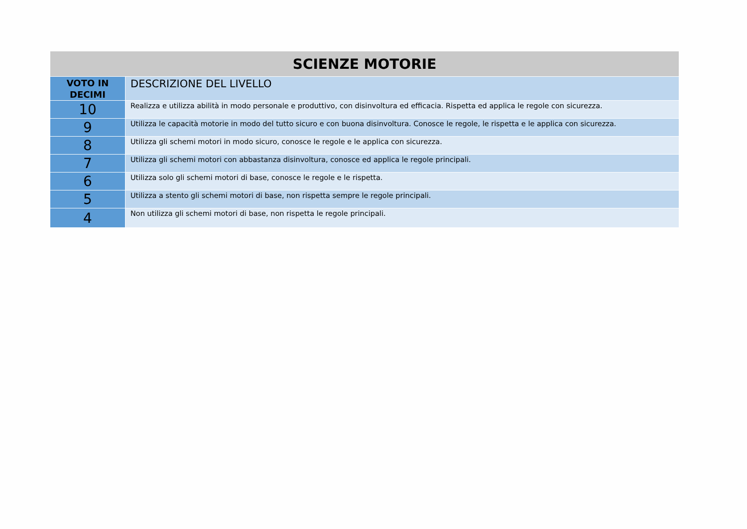| SCIENZE MOTORIE | |
| --- | --- |
| VOTO IN DECIMI | DESCRIZIONE DEL LIVELLO |
| 10 | Realizza e utilizza abilità in modo personale e produttivo, con disinvoltura ed efficacia. Rispetta ed applica le regole con sicurezza. |
| 9 | Utilizza le capacità motorie in modo del tutto sicuro e con buona disinvoltura. Conosce le regole, le rispetta e le applica con sicurezza. |
| 8 | Utilizza gli schemi motori in modo sicuro, conosce le regole e le applica con sicurezza. |
| 7 | Utilizza gli schemi motori con abbastanza disinvoltura, conosce ed applica le regole principali. |
| 6 | Utilizza solo gli schemi motori di base, conosce le regole e le rispetta. |
| 5 | Utilizza a stento gli schemi motori di base, non rispetta sempre le regole principali. |
| 4 | Non utilizza gli schemi motori di base, non rispetta le regole principali. |